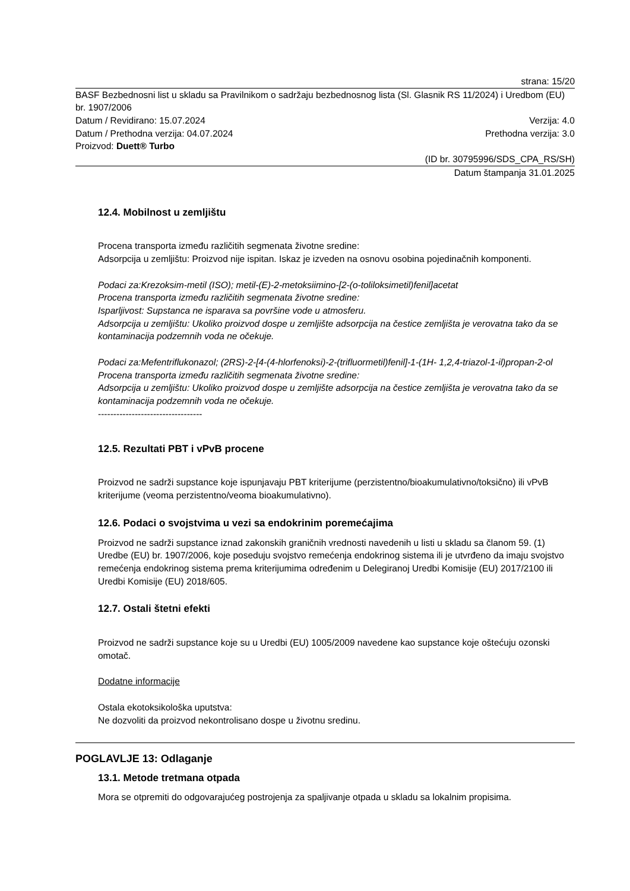strana: 15/20
BASF Bezbednosni list u skladu sa Pravilnikom o sadržaju bezbednosnog lista (Sl. Glasnik RS 11/2024) i Uredbom (EU) br. 1907/2006
Datum / Revidirano: 15.07.2024 Verzija: 4.0
Datum / Prethodna verzija: 04.07.2024 Prethodna verzija: 3.0
Proizvod: Duett® Turbo
(ID br. 30795996/SDS_CPA_RS/SH)
Datum štampanja 31.01.2025
12.4. Mobilnost u zemljištu
Procena transporta između različitih segmenata životne sredine:
Adsorpcija u zemljištu: Proizvod nije ispitan. Iskaz je izveden na osnovu osobina pojedinačnih komponenti.
Podaci za:Krezoksim-metil (ISO); metil-(E)-2-metoksiimino-[2-(o-toliloksimetil)fenil]acetat
Procena transporta između različitih segmenata životne sredine:
Isparljivost: Supstanca ne isparava sa površine vode u atmosferu.
Adsorpcija u zemljištu: Ukoliko proizvod dospe u zemljište adsorpcija na čestice zemljišta je verovatna tako da se kontaminacija podzemnih voda ne očekuje.
Podaci za:Mefentriflukonazol; (2RS)-2-[4-(4-hlorfenoksi)-2-(trifluormetil)fenil]-1-(1H- 1,2,4-triazol-1-il)propan-2-ol
Procena transporta između različitih segmenata životne sredine:
Adsorpcija u zemljištu: Ukoliko proizvod dospe u zemljište adsorpcija na čestice zemljišta je verovatna tako da se kontaminacija podzemnih voda ne očekuje.
----------------------------------
12.5. Rezultati PBT i vPvB procene
Proizvod ne sadrži supstance koje ispunjavaju PBT kriterijume (perzistentno/bioakumulativno/toksično) ili vPvB kriterijume (veoma perzistentno/veoma bioakumulativno).
12.6. Podaci o svojstvima u vezi sa endokrinim poremećajima
Proizvod ne sadrži supstance iznad zakonskih graničnih vrednosti navedenih u listi u skladu sa članom 59. (1) Uredbe (EU) br. 1907/2006, koje poseduju svojstvo remećenja endokrinog sistema ili je utvrđeno da imaju svojstvo remećenja endokrinog sistema prema kriterijumima određenim u Delegiranoj Uredbi Komisije (EU) 2017/2100 ili Uredbi Komisije (EU) 2018/605.
12.7. Ostali štetni efekti
Proizvod ne sadrži supstance koje su u Uredbi (EU) 1005/2009 navedene kao supstance koje oštećuju ozonski omotač.
Dodatne informacije
Ostala ekotoksikološka uputstva:
Ne dozvoliti da proizvod nekontrolisano dospe u životnu sredinu.
POGLAVLJE 13: Odlaganje
13.1. Metode tretmana otpada
Mora se otpremiti do odgovarajućeg postrojenja za spaljivanje otpada u skladu sa lokalnim propisima.